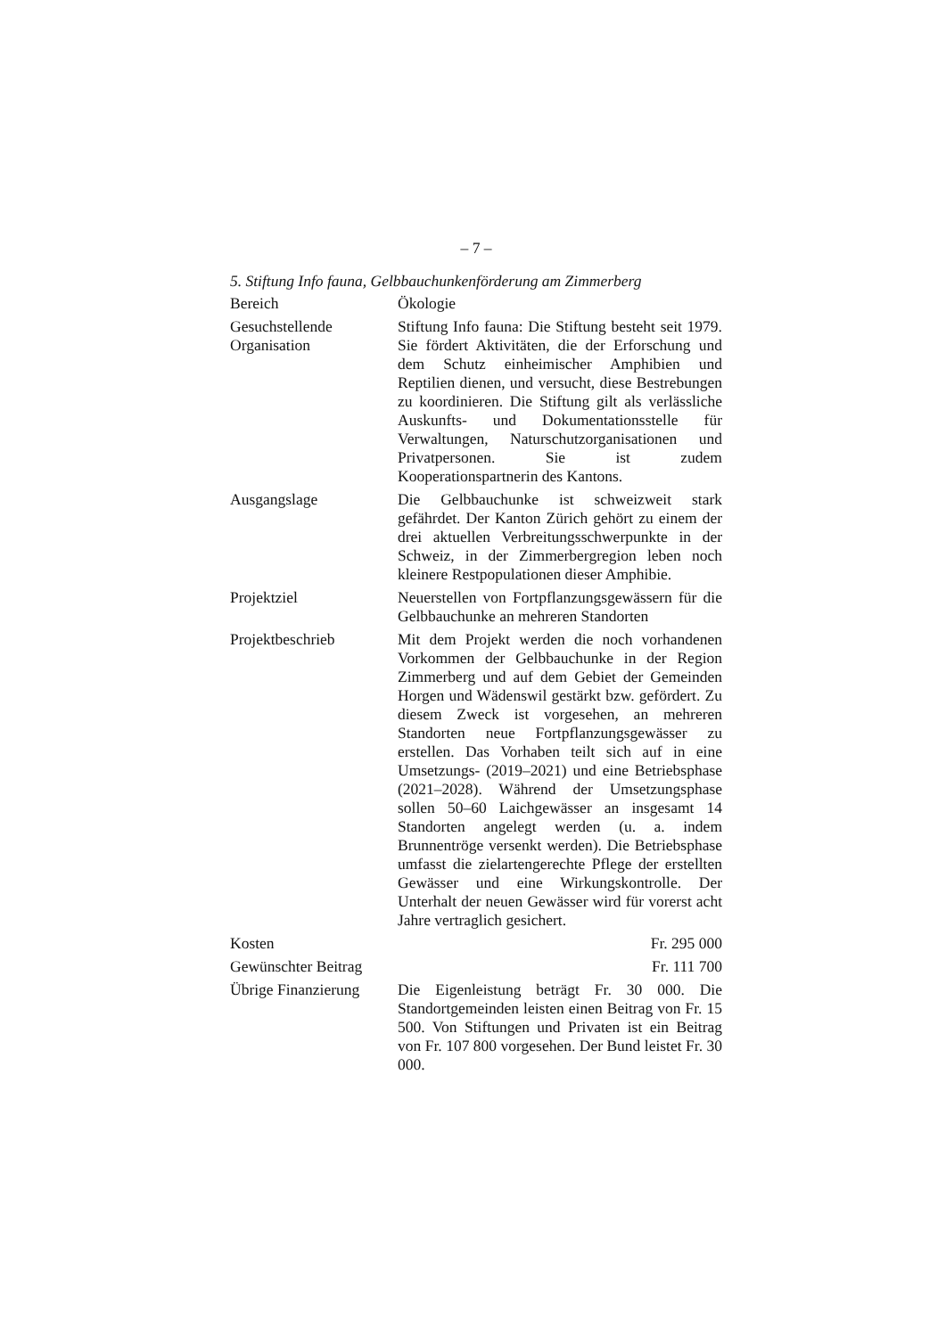– 7 –
5. Stiftung Info fauna, Gelbbauchunkenförderung am Zimmerberg
| Bereich | Ökologie |
| Gesuchstellende Organisation | Stiftung Info fauna: Die Stiftung besteht seit 1979. Sie fördert Aktivitäten, die der Erforschung und dem Schutz einheimischer Amphibien und Reptilien dienen, und versucht, diese Bestrebungen zu koordinieren. Die Stiftung gilt als verlässliche Auskunfts- und Dokumentationsstelle für Verwaltungen, Naturschutzorganisationen und Privatpersonen. Sie ist zudem Kooperationspartnerin des Kantons. |
| Ausgangslage | Die Gelbbauchunke ist schweizweit stark gefährdet. Der Kanton Zürich gehört zu einem der drei aktuellen Verbreitungsschwerpunkte in der Schweiz, in der Zimmerbergregion leben noch kleinere Restpopulationen dieser Amphibie. |
| Projektziel | Neuerstellen von Fortpflanzungsgewässern für die Gelbbauchunke an mehreren Standorten |
| Projektbeschrieb | Mit dem Projekt werden die noch vorhandenen Vorkommen der Gelbbauchunke in der Region Zimmerberg und auf dem Gebiet der Gemeinden Horgen und Wädenswil gestärkt bzw. gefördert. Zu diesem Zweck ist vorgesehen, an mehreren Standorten neue Fortpflanzungsgewässer zu erstellen. Das Vorhaben teilt sich auf in eine Umsetzungs- (2019–2021) und eine Betriebsphase (2021–2028). Während der Umsetzungsphase sollen 50–60 Laichgewässer an insgesamt 14 Standorten angelegt werden (u. a. indem Brunnentröge versenkt werden). Die Betriebsphase umfasst die zielartengerechte Pflege der erstellten Gewässer und eine Wirkungskontrolle. Der Unterhalt der neuen Gewässer wird für vorerst acht Jahre vertraglich gesichert. |
| Kosten | Fr. 295 000 |
| Gewünschter Beitrag | Fr. 111 700 |
| Übrige Finanzierung | Die Eigenleistung beträgt Fr. 30 000. Die Standortgemeinden leisten einen Beitrag von Fr. 15 500. Von Stiftungen und Privaten ist ein Beitrag von Fr. 107 800 vorgesehen. Der Bund leistet Fr. 30 000. |